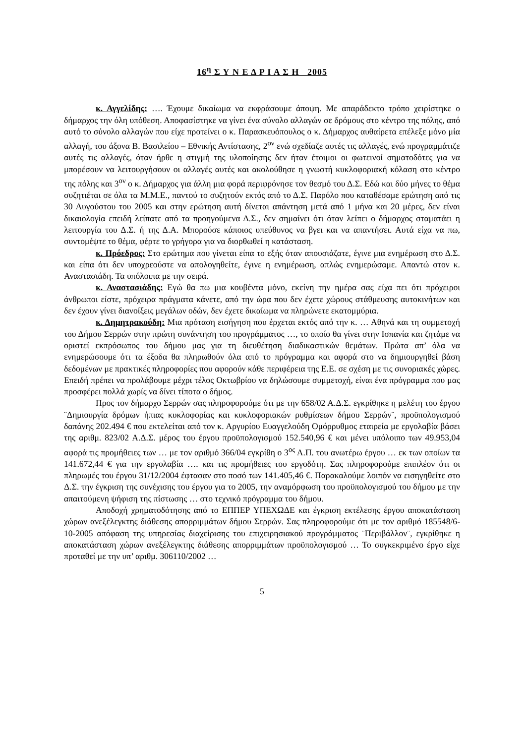16<sup>η</sup> Σ Υ Ν Ε Δ Ρ Ι Α Σ Η 2005
κ. Αγγελίδης: …. Έχουμε δικαίωμα να εκφράσουμε άποψη. Με απαράδεκτο τρόπο χειρίστηκε ο δήμαρχος την όλη υπόθεση. Αποφασίστηκε να γίνει ένα σύνολο αλλαγών σε δρόμους στο κέντρο της πόλης, από αυτό το σύνολο αλλαγών που είχε προτείνει ο κ. Παρασκευόπουλος ο κ. Δήμαρχος αυθαίρετα επέλεξε μόνο μία αλλαγή, του άξονα Β. Βασιλείου – Εθνικής Αντίστασης, 2<sup>ον</sup> ενώ σχεδίαζε αυτές τις αλλαγές, ενώ προγραμμάτιζε αυτές τις αλλαγές, όταν ήρθε η στιγμή της υλοποίησης δεν ήταν έτοιμοι οι φωτεινοί σηματοδότες για να μπορέσουν να λειτουργήσουν οι αλλαγές αυτές και ακολούθησε η γνωστή κυκλοφοριακή κόλαση στο κέντρο της πόλης και 3<sup>ον</sup> ο κ. Δήμαρχος για άλλη μια φορά περιφρόνησε τον θεσμό του Δ.Σ. Εδώ και δύο μήνες το θέμα συζητιέται σε όλα τα Μ.Μ.Ε., παντού το συζητούν εκτός από το Δ.Σ. Παρόλο που καταθέσαμε ερώτηση από τις 30 Αυγούστου του 2005 και στην ερώτηση αυτή δίνεται απάντηση μετά από 1 μήνα και 20 μέρες, δεν είναι δικαιολογία επειδή λείπατε από τα προηγούμενα Δ.Σ., δεν σημαίνει ότι όταν λείπει ο δήμαρχος σταματάει η λειτουργία του Δ.Σ. ή της Δ.Α. Μπορούσε κάποιος υπεύθυνος να βγει και να απαντήσει. Αυτά είχα να πω, συντομέψτε το θέμα, φέρτε το γρήγορα για να διορθωθεί η κατάσταση.
κ. Πρόεδρος: Στο ερώτημα που γίνεται είπα το εξής όταν απουσιάζατε, έγινε μια ενημέρωση στο Δ.Σ. και είπα ότι δεν υποχρεούστε να απολογηθείτε, έγινε η ενημέρωση, απλώς ενημερώσαμε. Απαντώ στον κ. Αναστασιάδη. Τα υπόλοιπα με την σειρά.
κ. Αναστασιάδης: Εγώ θα πω μια κουβέντα μόνο, εκείνη την ημέρα σας είχα πει ότι πρόχειροι άνθρωποι είστε, πρόχειρα πράγματα κάνετε, από την ώρα που δεν έχετε χώρους στάθμευσης αυτοκινήτων και δεν έχουν γίνει διανοίξεις μεγάλων οδών, δεν έχετε δικαίωμα να πληρώνετε εκατομμύρια.
κ. Δημητρακούδη: Μια πρόταση εισήγηση που έρχεται εκτός από την κ. … Αθηνά και τη συμμετοχή του Δήμου Σερρών στην πρώτη συνάντηση του προγράμματος …, το οποίο θα γίνει στην Ισπανία και ζητάμε να οριστεί εκπρόσωπος του δήμου μας για τη διευθέτηση διαδικαστικών θεμάτων. Πρώτα απ’ όλα να ενημερώσουμε ότι τα έξοδα θα πληρωθούν όλα από το πρόγραμμα και αφορά στο να δημιουργηθεί βάση δεδομένων με πρακτικές πληροφορίες που αφορούν κάθε περιφέρεια της Ε.Ε. σε σχέση με τις συνοριακές χώρες. Επειδή πρέπει να προλάβουμε μέχρι τέλος Οκτωβρίου να δηλώσουμε συμμετοχή, είναι ένα πρόγραμμα που μας προσφέρει πολλά χωρίς να δίνει τίποτα ο δήμος.
Προς τον δήμαρχο Σερρών σας πληροφορούμε ότι με την 658/02 Α.Δ.Σ. εγκρίθηκε η μελέτη του έργου ¨Δημιουργία δρόμων ήπιας κυκλοφορίας και κυκλοφοριακών ρυθμίσεων δήμου Σερρών¨, προϋπολογισμού δαπάνης 202.494 € που εκτελείται από τον κ. Αργυρίου Ευαγγελούδη Ομόρρυθμος εταιρεία με εργολαβία βάσει της αριθμ. 823/02 Α.Δ.Σ. μέρος του έργου προϋπολογισμού 152.540,96 € και μένει υπόλοιπο των 49.953,04 αφορά τις προμήθειες των … με τον αριθμό 366/04 εγκρίθη ο 3<sup>ος</sup> Α.Π. του ανωτέρω έργου … εκ των οποίων τα 141.672,44 € για την εργολαβία …. και τις προμήθειες του εργοδότη. Σας πληροφορούμε επιπλέον ότι οι πληρωμές του έργου 31/12/2004 έφτασαν στο ποσό των 141.405,46 €. Παρακαλούμε λοιπόν να εισηγηθείτε στο Δ.Σ. την έγκριση της συνέχισης του έργου για το 2005, την αναμόρφωση του προϋπολογισμού του δήμου με την απαιτούμενη ψήφιση της πίστωσης … στο τεχνικό πρόγραμμα του δήμου.
Αποδοχή χρηματοδότησης από το ΕΠΠΕΡ ΥΠΕΧΩΔΕ και έγκριση εκτέλεσης έργου αποκατάσταση χώρων ανεξέλεγκτης διάθεσης απορριμμάτων δήμου Σερρών. Σας πληροφορούμε ότι με τον αριθμό 185548/6-10-2005 απόφαση της υπηρεσίας διαχείρισης του επιχειρησιακού προγράμματος ¨Περιβάλλον¨, εγκρίθηκε η αποκατάσταση χώρων ανεξέλεγκτης διάθεσης απορριμμάτων προϋπολογισμού … Το συγκεκριμένο έργο είχε προταθεί με την υπ’ αριθμ. 306110/2002 …
5